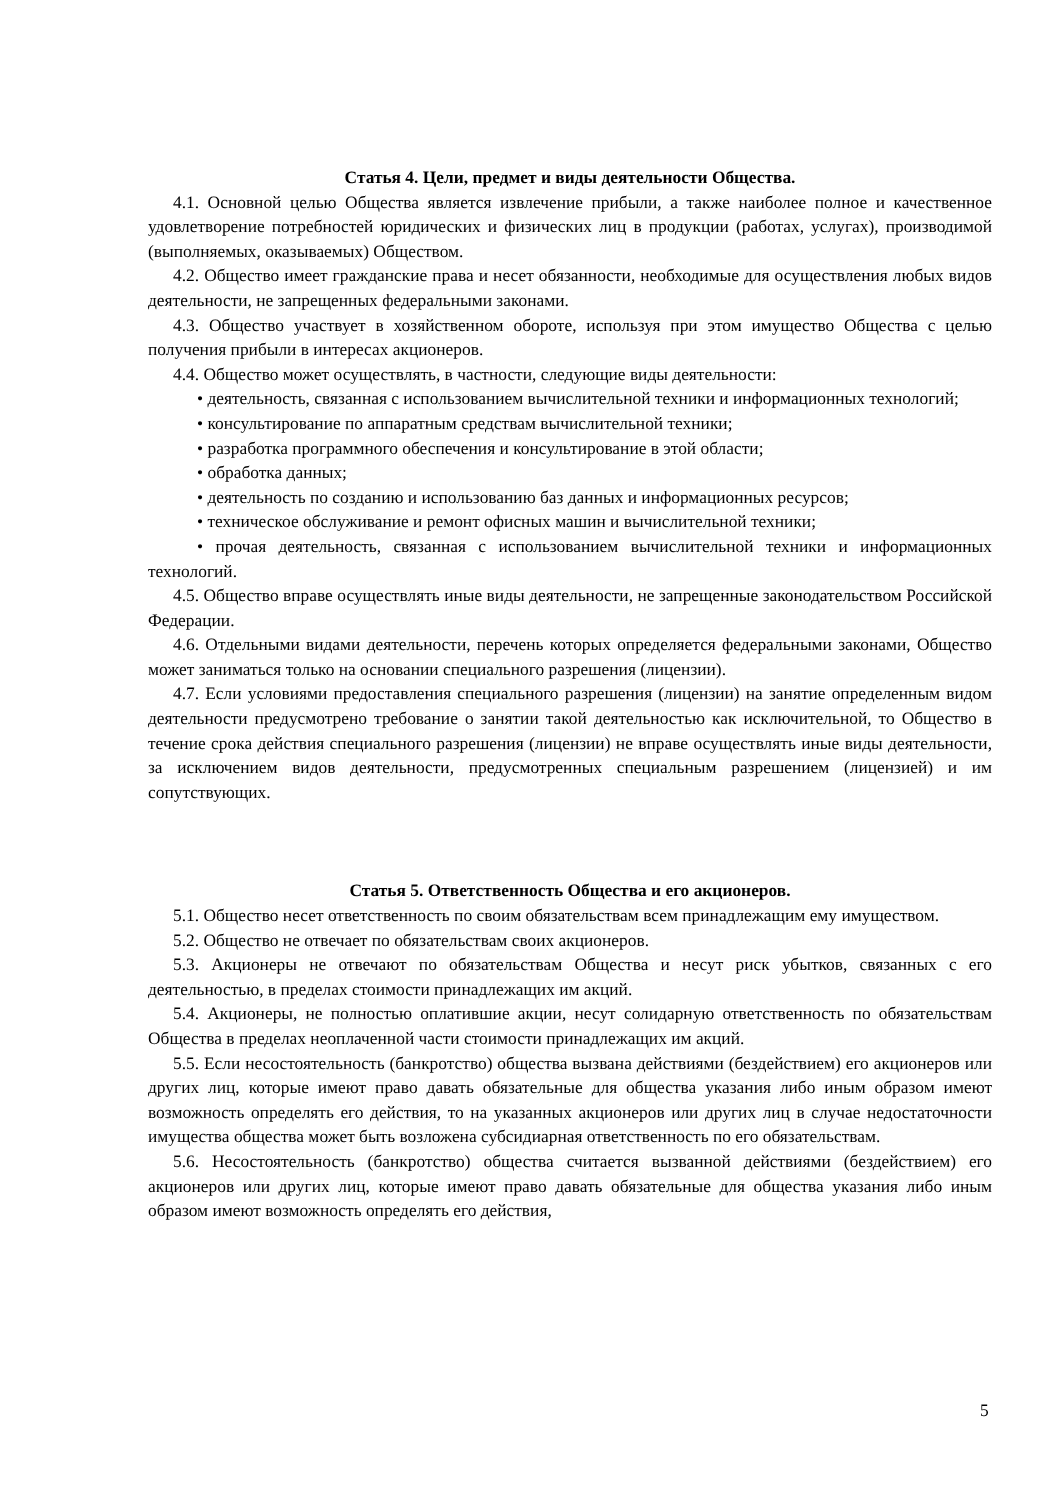Статья 4. Цели, предмет и виды деятельности Общества.
4.1. Основной целью Общества является извлечение прибыли, а также наиболее полное и качественное удовлетворение потребностей юридических и физических лиц в продукции (работах, услугах), производимой (выполняемых, оказываемых) Обществом.
4.2. Общество имеет гражданские права и несет обязанности, необходимые для осуществления любых видов деятельности, не запрещенных федеральными законами.
4.3. Общество участвует в хозяйственном обороте, используя при этом имущество Общества с целью получения прибыли в интересах акционеров.
4.4. Общество может осуществлять, в частности, следующие виды деятельности:
• деятельность, связанная с использованием вычислительной техники и информационных технологий;
• консультирование по аппаратным средствам вычислительной техники;
• разработка программного обеспечения и консультирование в этой области;
• обработка данных;
• деятельность по созданию и использованию баз данных и информационных ресурсов;
• техническое обслуживание и ремонт офисных машин и вычислительной техники;
• прочая деятельность, связанная с использованием вычислительной техники и информационных технологий.
4.5. Общество вправе осуществлять иные виды деятельности, не запрещенные законодательством Российской Федерации.
4.6. Отдельными видами деятельности, перечень которых определяется федеральными законами, Общество может заниматься только на основании специального разрешения (лицензии).
4.7. Если условиями предоставления специального разрешения (лицензии) на занятие определенным видом деятельности предусмотрено требование о занятии такой деятельностью как исключительной, то Общество в течение срока действия специального разрешения (лицензии) не вправе осуществлять иные виды деятельности, за исключением видов деятельности, предусмотренных специальным разрешением (лицензией) и им сопутствующих.
Статья 5. Ответственность Общества и его акционеров.
5.1. Общество несет ответственность по своим обязательствам всем принадлежащим ему имуществом.
5.2. Общество не отвечает по обязательствам своих акционеров.
5.3. Акционеры не отвечают по обязательствам Общества и несут риск убытков, связанных с его деятельностью, в пределах стоимости принадлежащих им акций.
5.4. Акционеры, не полностью оплатившие акции, несут солидарную ответственность по обязательствам Общества в пределах неоплаченной части стоимости принадлежащих им акций.
5.5. Если несостоятельность (банкротство) общества вызвана действиями (бездействием) его акционеров или других лиц, которые имеют право давать обязательные для общества указания либо иным образом имеют возможность определять его действия, то на указанных акционеров или других лиц в случае недостаточности имущества общества может быть возложена субсидиарная ответственность по его обязательствам.
5.6. Несостоятельность (банкротство) общества считается вызванной действиями (бездействием) его акционеров или других лиц, которые имеют право давать обязательные для общества указания либо иным образом имеют возможность определять его действия,
5